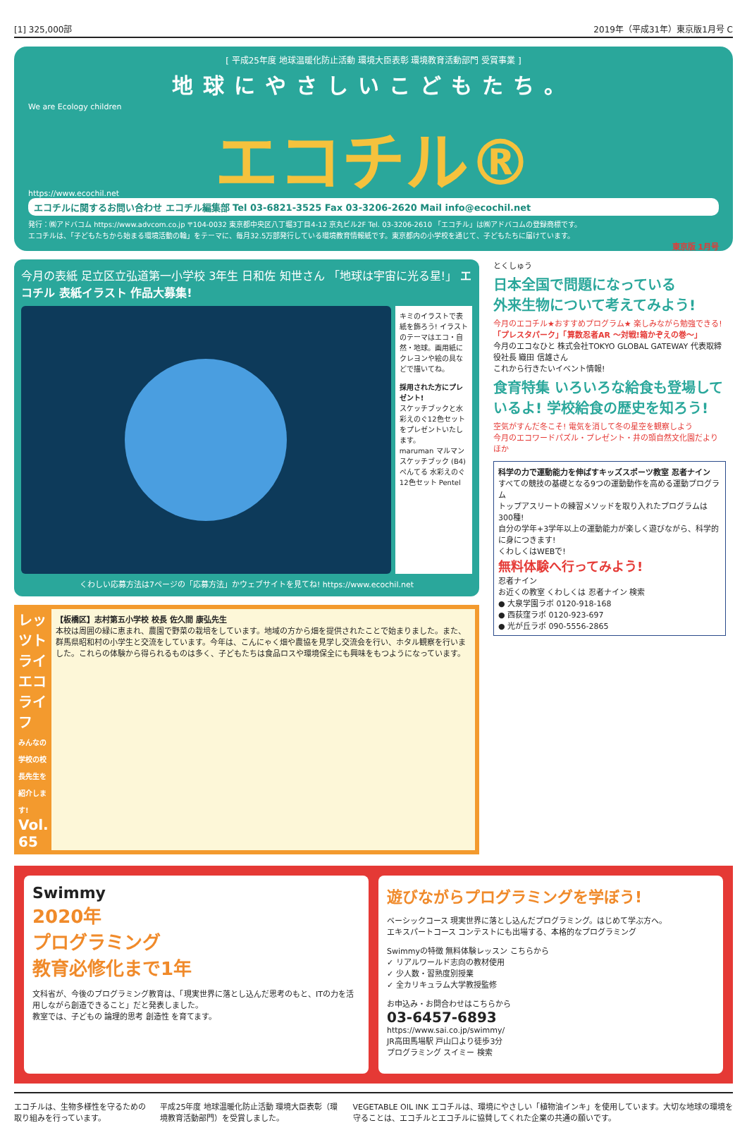[1] 325,000部 2019年（平成31年）東京版1月号 C
[ 平成25年度 地球温暖化防止活動 環境大臣表彰 環境教育活動部門 受賞事業 ]
地球にやさしいこどもたち。
We are Ecology children
エコチル®
https://www.ecochil.net
エコチルに関するお問い合わせ エコチル編集部 Tel 03-6821-3525 Fax 03-3206-2620 Mail info@ecochil.net
発行：㈱アドバコム https://www.advcom.co.jp 〒104-0032 東京都中央区八丁堀3丁目4-12 京丸ビル2F Tel. 03-3206-2610 「エコチル」は㈱アドバコムの登録商標です。
エコチルは、「子どもたちから始まる環境活動の輪」をテーマに、毎月32.5万部発行している環境教育情報紙です。東京都内の小学校を通じて、子どもたちに届けています。
東京版 1月号
今月の表紙 足立区立弘道第一小学校 3年生 日和佐 知世さん 「地球は宇宙に光る星!」 エコチル 表紙イラスト 作品大募集!
キミのイラストで表紙を飾ろう! イラストのテーマはエコ・自然・地球。画用紙にクレヨンや絵の具などで描いてね。
採用された方にプレゼント!
スケッチブックと水彩えのぐ12色セットをプレゼントいたします。
maruman マルマン スケッチブック (B4)
ぺんてる 水彩えのぐ 12色セット Pentel
くわしい応募方法は7ページの「応募方法」かウェブサイトを見てね! https://www.ecochil.net
レッツトライ エコライフ
みんなの学校の校長先生を紹介します!
Vol. 65
【板橋区】志村第五小学校 校長 佐久間 康弘先生
本校は周囲の緑に恵まれ、農園で野菜の栽培をしています。地域の方から畑を提供されたことで始まりました。また、群馬県昭和村の小学生と交流をしています。今年は、こんにゃく畑や農協を見学し交流会を行い、ホタル観察を行いました。これらの体験から得られるものは多く、子どもたちは食品ロスや環境保全にも興味をもつようになっています。
とくしゅう
日本全国で問題になっている
外来生物について考えてみよう!
今月のエコチル★おすすめプログラム★ 楽しみながら勉強できる!
「プレスタパーク」「算数忍者AR ～対戦!箱かぞえの巻～」
今月のエコなひと 株式会社TOKYO GLOBAL GATEWAY 代表取締役社長 織田 信雄さん
これから行きたいイベント情報!
食育特集 いろいろな給食も登場しているよ! 学校給食の歴史を知ろう!
空気がすんだ冬こそ! 電気を消して冬の星空を観察しよう
今月のエコワードパズル・プレゼント・井の頭自然文化園だより ほか
科学の力で運動能力を伸ばすキッズスポーツ教室 忍者ナイン
すべての競技の基礎となる9つの運動動作を高める運動プログラム
トップアスリートの練習メソッドを取り入れたプログラムは300種!
自分の学年+3学年以上の運動能力が楽しく遊びながら、科学的に身につきます!
くわしくはWEBで!
無料体験へ行ってみよう!
忍者ナイン
お近くの教室 くわしくは 忍者ナイン 検索
● 大泉学園ラボ 0120-918-168
● 西荻窪ラボ 0120-923-697
● 光が丘ラボ 090-5556-2865
Swimmy
2020年
プログラミング
教育必修化まで1年
文科省が、今後のプログラミング教育は、「現実世界に落とし込んだ思考のもと、ITの力を活用しながら創造できること」だと発表しました。
教室では、子どもの 論理的思考 創造性 を育てます。
遊びながらプログラミングを学ぼう!
ベーシックコース 現実世界に落とし込んだプログラミング。はじめて学ぶ方へ。
エキスパートコース コンテストにも出場する、本格的なプログラミング
Swimmyの特徴 無料体験レッスン こちらから
✓ リアルワールド志向の教材使用
✓ 少人数・習熟度別授業
✓ 全カリキュラム大学教授監修
お申込み・お問合わせはこちらから
03-6457-6893
https://www.sai.co.jp/swimmy/
JR高田馬場駅 戸山口より徒歩3分
プログラミング スイミー 検索
エコチルは、生物多様性を守るための取り組みを行っています。
平成25年度 地球温暖化防止活動 環境大臣表彰（環境教育活動部門）を受賞しました。
VEGETABLE OIL INK エコチルは、環境にやさしい「植物油インキ」を使用しています。大切な地球の環境を守ることは、エコチルとエコチルに協賛してくれた企業の共通の願いです。